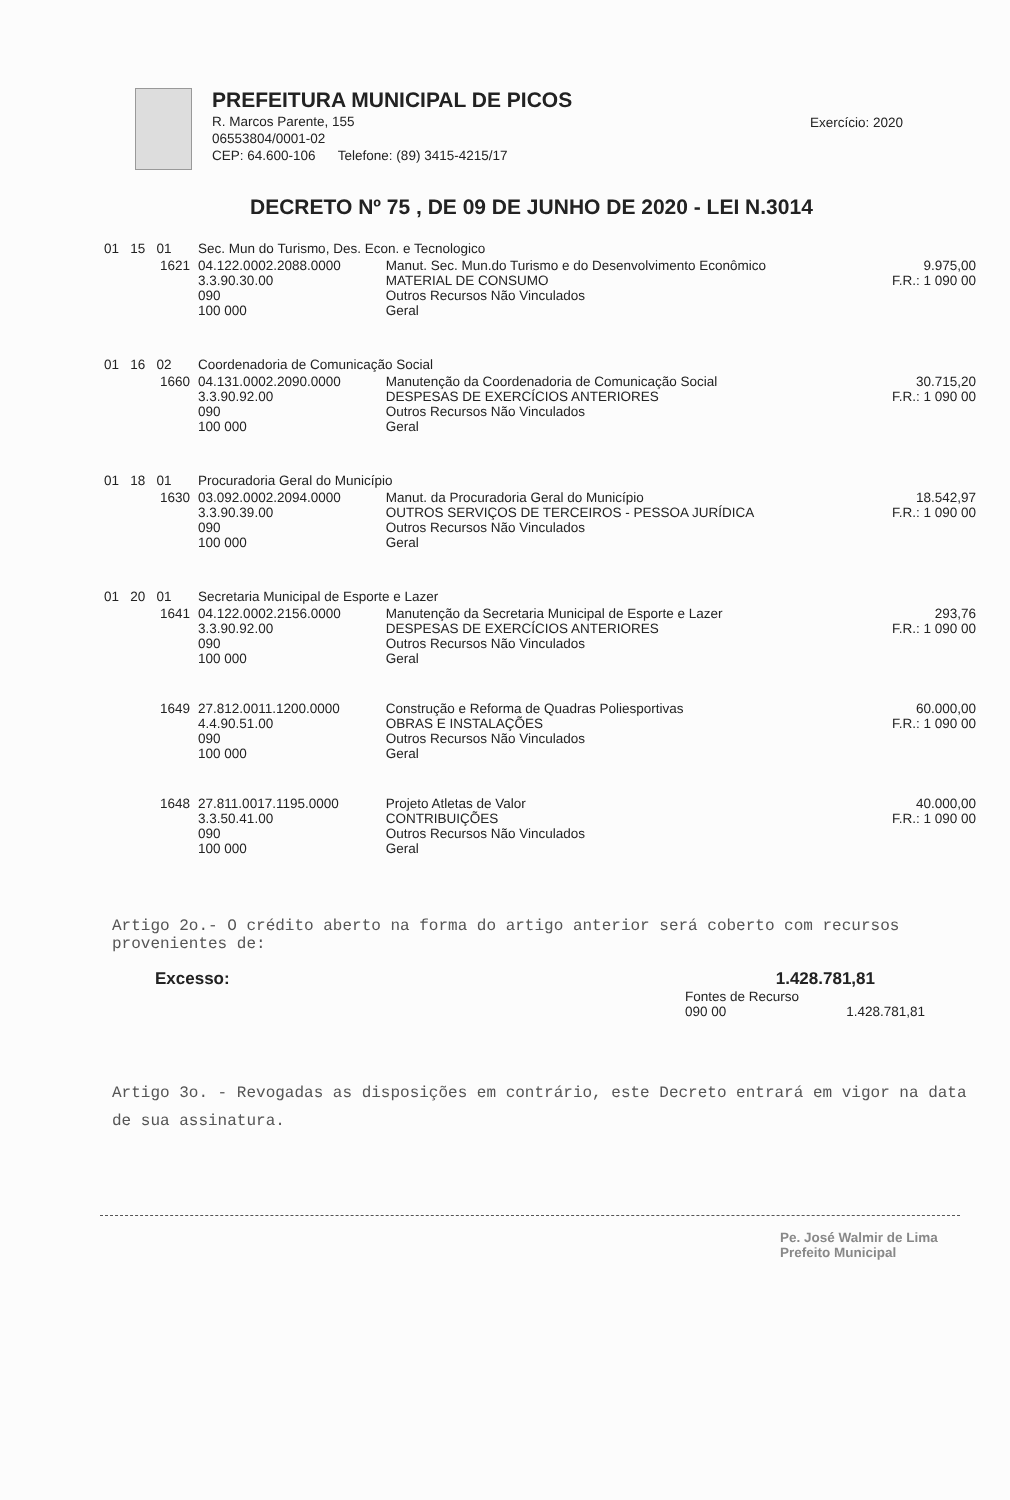PREFEITURA MUNICIPAL DE PICOS
R. Marcos Parente, 155
06553804/0001-02
CEP: 64.600-106 Telefone: (89) 3415-4215/17
Exercício: 2020
DECRETO Nº 75 , DE 09 DE JUNHO DE 2020 - LEI N.3014
| 01 15 01 | Sec. Mun do Turismo, Des. Econ. e Tecnologico | | |
| 1621 | 04.122.0002.2088.0000 3.3.90.30.00 090 100 000 | Manut. Sec. Mun.do Turismo e do Desenvolvimento Econômico MATERIAL DE CONSUMO Outros Recursos Não Vinculados Geral | 9.975,00 F.R.: 1 090 00 |
| 01 16 02 | Coordenadoria de Comunicação Social | | |
| 1660 | 04.131.0002.2090.0000 3.3.90.92.00 090 100 000 | Manutenção da Coordenadoria de Comunicação Social DESPESAS DE EXERCÍCIOS ANTERIORES Outros Recursos Não Vinculados Geral | 30.715,20 F.R.: 1 090 00 |
| 01 18 01 | Procuradoria Geral do Município | | |
| 1630 | 03.092.0002.2094.0000 3.3.90.39.00 090 100 000 | Manut. da Procuradoria Geral do Município OUTROS SERVIÇOS DE TERCEIROS - PESSOA JURÍDICA Outros Recursos Não Vinculados Geral | 18.542,97 F.R.: 1 090 00 |
| 01 20 01 | Secretaria Municipal de Esporte e Lazer | | |
| 1641 | 04.122.0002.2156.0000 3.3.90.92.00 090 100 000 | Manutenção da Secretaria Municipal de Esporte e Lazer DESPESAS DE EXERCÍCIOS ANTERIORES Outros Recursos Não Vinculados Geral | 293,76 F.R.: 1 090 00 |
| 1649 | 27.812.0011.1200.0000 4.4.90.51.00 090 100 000 | Construção e Reforma de Quadras Poliesportivas OBRAS E INSTALAÇÕES Outros Recursos Não Vinculados Geral | 60.000,00 F.R.: 1 090 00 |
| 1648 | 27.811.0017.1195.0000 3.3.50.41.00 090 100 000 | Projeto Atletas de Valor CONTRIBUIÇÕES Outros Recursos Não Vinculados Geral | 40.000,00 F.R.: 1 090 00 |
Artigo 2o.- O crédito aberto na forma do artigo anterior será coberto com recursos provenientes de:
Excesso: 1.428.781,81
Fontes de Recurso
090 00 1.428.781,81
Artigo 3o. - Revogadas as disposições em contrário, este Decreto entrará em vigor na data de sua assinatura.
Pe. José Walmir de Lima
Prefeito Municipal